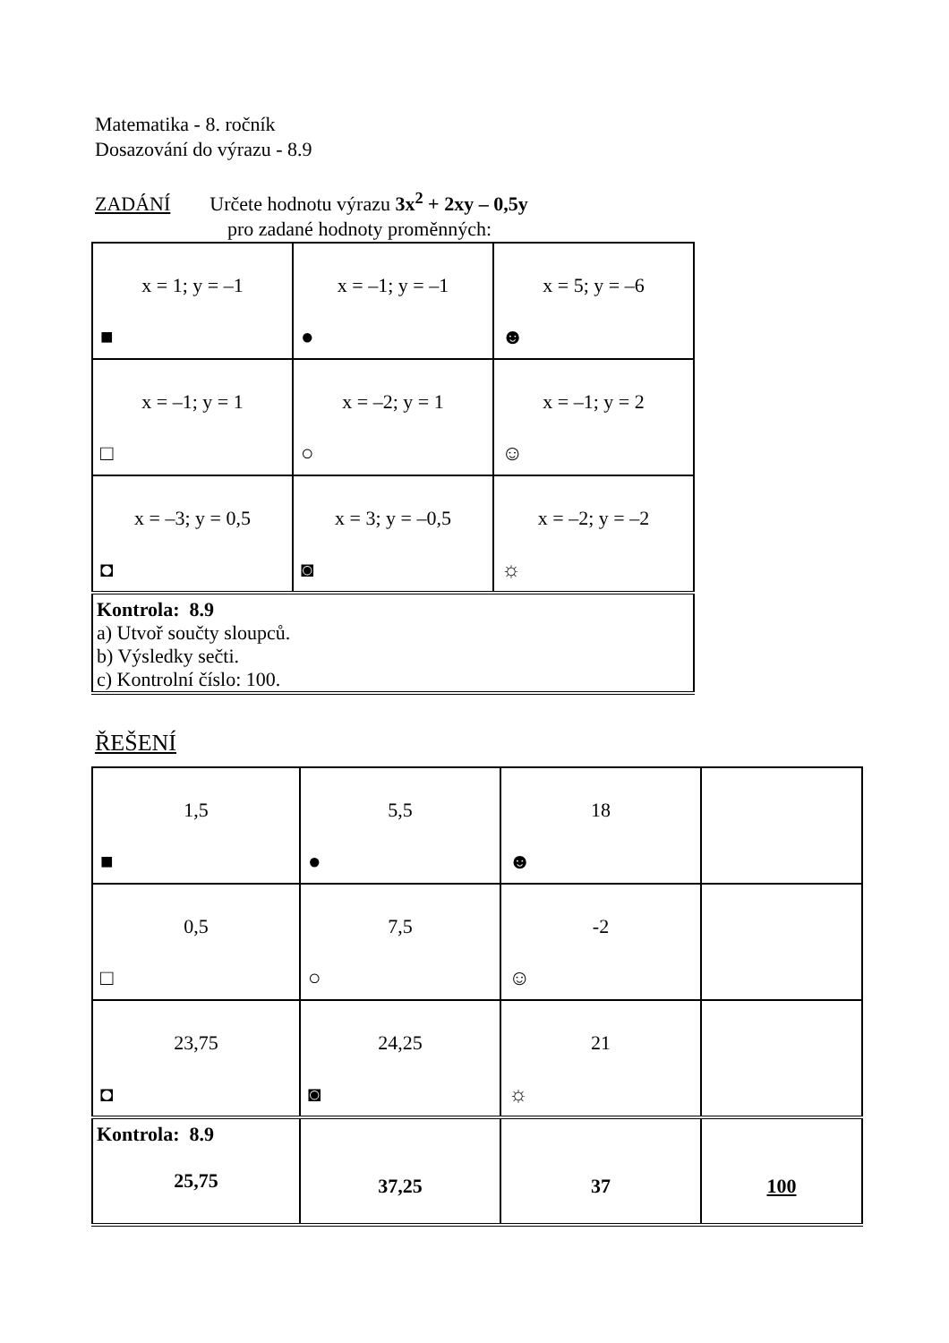Matematika - 8. ročník
Dosazování do výrazu - 8.9
ZADÁNÍ Určete hodnotu výrazu 3x<sup>2</sup> + 2xy – 0,5y
pro zadané hodnoty proměnných:
| x = 1; y = –1 ■ | x = –1; y = –1 ● | x = 5; y = –6 ☻ |
| x = –1; y = 1 □ | x = –2; y = 1 ○ | x = –1; y = 2 ☺ |
| x = –3; y = 0,5 ◘ | x = 3; y = –0,5 ◙ | x = –2; y = –2 ☼ |
| Kontrola: 8.9 a) Utvoř součty sloupců. b) Výsledky sečti. c) Kontrolní číslo: 100. | | |
ŘEŠENÍ
| 1,5 ■ | 5,5 ● | 18 ☻ | |
| 0,5 □ | 7,5 ○ | -2 ☺ | |
| 23,75 ◘ | 24,25 ◙ | 21 ☼ | |
| Kontrola: 8.9 25,75 | 37,25 | 37 | 100 |